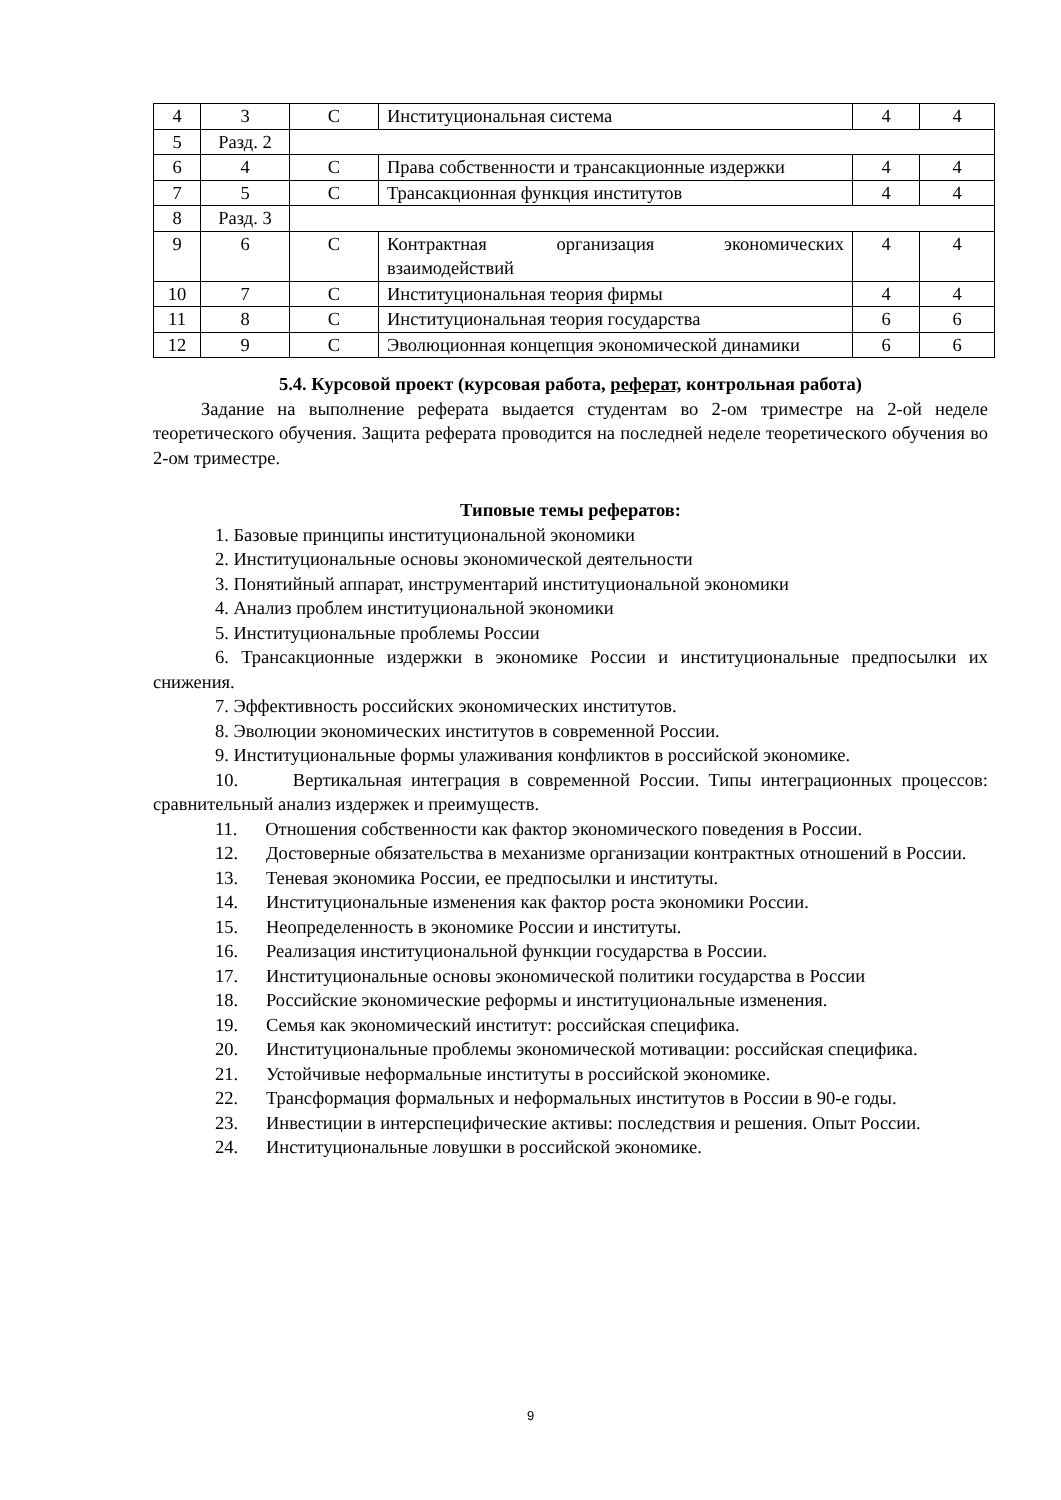| 4 | 3 | С | Институциональная система | 4 | 4 |
| 5 | Разд. 2 | | | | |
| 6 | 4 | С | Права собственности и трансакционные издержки | 4 | 4 |
| 7 | 5 | С | Трансакционная функция институтов | 4 | 4 |
| 8 | Разд. 3 | | | | |
| 9 | 6 | С | Контрактная организация экономических взаимодействий | 4 | 4 |
| 10 | 7 | С | Институциональная теория фирмы | 4 | 4 |
| 11 | 8 | С | Институциональная теория государства | 6 | 6 |
| 12 | 9 | С | Эволюционная концепция экономической динамики | 6 | 6 |
5.4. Курсовой проект (курсовая работа, реферат, контрольная работа)
Задание на выполнение реферата выдается студентам во 2-ом триместре на 2-ой неделе теоретического обучения. Защита реферата проводится на последней неделе теоретического обучения во 2-ом триместре.
Типовые темы рефератов:
1. Базовые принципы институциональной экономики
2. Институциональные основы экономической деятельности
3. Понятийный аппарат, инструментарий институциональной экономики
4. Анализ проблем институциональной экономики
5. Институциональные проблемы России
6. Трансакционные издержки в экономике России и институциональные предпосылки их снижения.
7. Эффективность российских экономических институтов.
8. Эволюции экономических институтов в современной России.
9. Институциональные формы улаживания конфликтов в российской экономике.
10. Вертикальная интеграция в современной России. Типы интеграционных процессов: сравнительный анализ издержек и преимуществ.
11. Отношения собственности как фактор экономического поведения в России.
12. Достоверные обязательства в механизме организации контрактных отношений в России.
13. Теневая экономика России, ее предпосылки и институты.
14. Институциональные изменения как фактор роста экономики России.
15. Неопределенность в экономике России и институты.
16. Реализация институциональной функции государства в России.
17. Институциональные основы экономической политики государства в России
18. Российские экономические реформы и институциональные изменения.
19. Семья как экономический институт: российская специфика.
20. Институциональные проблемы экономической мотивации: российская специфика.
21. Устойчивые неформальные институты в российской экономике.
22. Трансформация формальных и неформальных институтов в России в 90-е годы.
23. Инвестиции в интерспецифические активы: последствия и решения. Опыт России.
24. Институциональные ловушки в российской экономике.
9